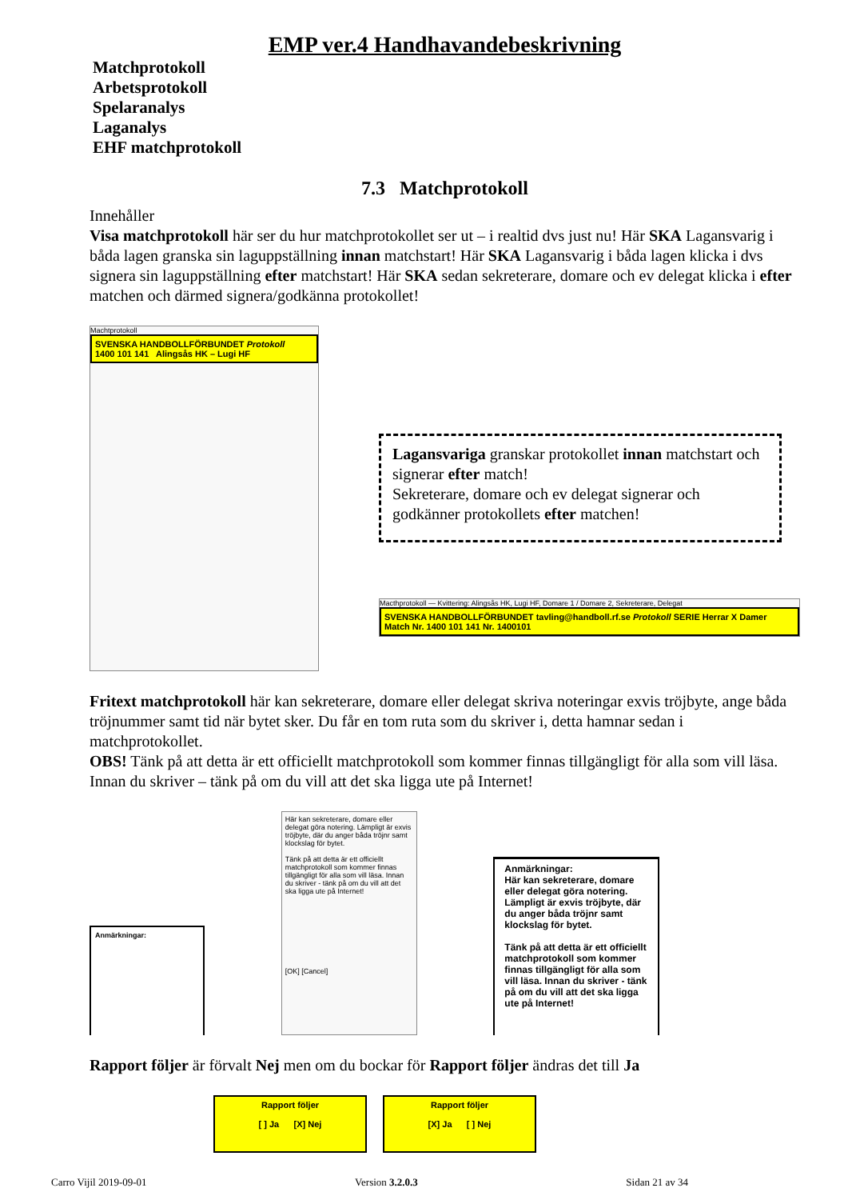EMP ver.4 Handhavandebeskrivning
Matchprotokoll
Arbetsprotokoll
Spelaranalys
Laganalys
EHF matchprotokoll
7.3 Matchprotokoll
Innehåller
Visa matchprotokoll här ser du hur matchprotokollet ser ut – i realtid dvs just nu! Här SKA Lagansvarig i båda lagen granska sin laguppställning innan matchstart! Här SKA Lagansvarig i båda lagen klicka i dvs signera sin laguppställning efter matchstart! Här SKA sedan sekreterare, domare och ev delegat klicka i efter matchen och därmed signera/godkänna protokollet!
Machtprotokoll
SVENSKA HANDBOLLFÖRBUNDET Protokoll
1400 101 141 Alingsås HK – Lugi HF
Lagansvariga granskar protokollet innan matchstart och signerar efter match!
Sekreterare, domare och ev delegat signerar och godkänner protokollets efter matchen!
Macthprotokoll — Kvittering: Alingsås HK, Lugi HF, Domare 1 / Domare 2, Sekreterare, Delegat
SVENSKA HANDBOLLFÖRBUNDET tavling@handboll.rf.se Protokoll SERIE Herrar X Damer Match Nr. 1400 101 141 Nr. 1400101
Fritext matchprotokoll här kan sekreterare, domare eller delegat skriva noteringar exvis tröjbyte, ange båda tröjnummer samt tid när bytet sker. Du får en tom ruta som du skriver i, detta hamnar sedan i matchprotokollet.
OBS! Tänk på att detta är ett officiellt matchprotokoll som kommer finnas tillgängligt för alla som vill läsa. Innan du skriver – tänk på om du vill att det ska ligga ute på Internet!
Anmärkningar:
Här kan sekreterare, domare eller delegat göra notering. Lämpligt är exvis tröjbyte, där du anger båda tröjnr samt klockslag för bytet.
Tänk på att detta är ett officiellt matchprotokoll som kommer finnas tillgängligt för alla som vill läsa. Innan du skriver - tänk på om du vill att det ska ligga ute på Internet!
[OK] [Cancel]
Anmärkningar:
Här kan sekreterare, domare eller delegat göra notering. Lämpligt är exvis tröjbyte, där du anger båda tröjnr samt klockslag för bytet.
Tänk på att detta är ett officiellt matchprotokoll som kommer finnas tillgängligt för alla som vill läsa. Innan du skriver - tänk på om du vill att det ska ligga ute på Internet!
Rapport följer är förvalt Nej men om du bockar för Rapport följer ändras det till Ja
Rapport följer
[ ] Ja [X] Nej
Rapport följer
[X] Ja [ ] Nej
Carro Vijil 2019-09-01 Version 3.2.0.3 Sidan 21 av 34